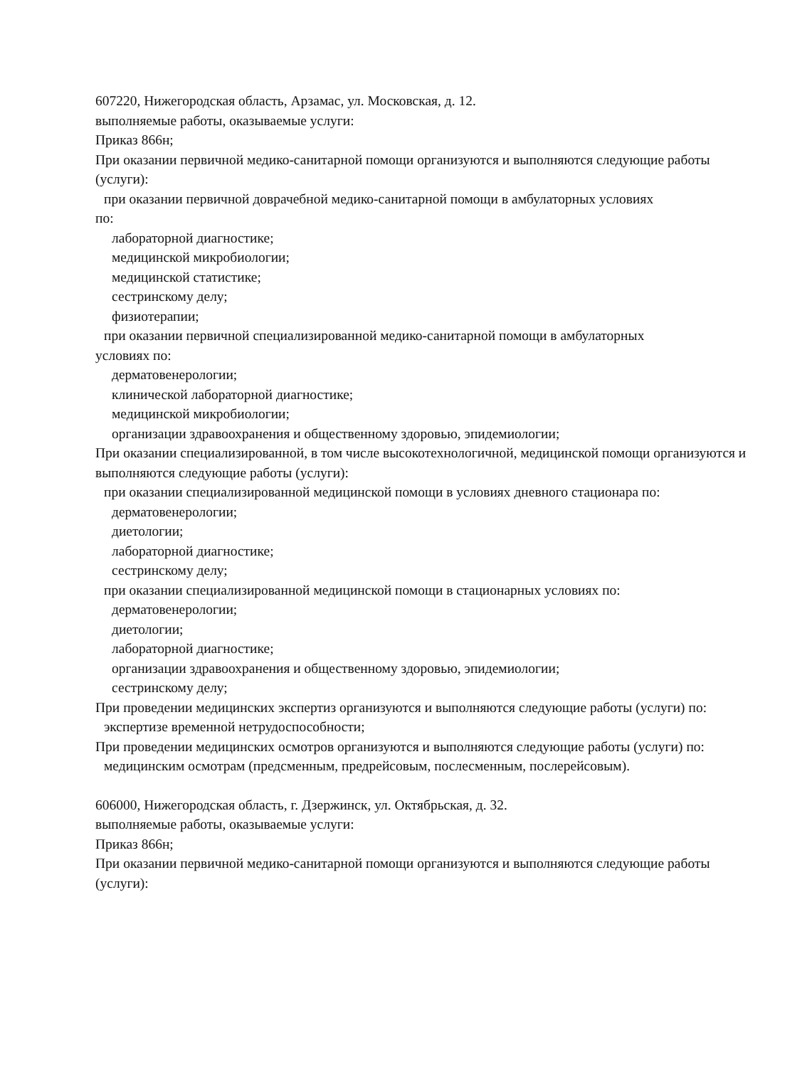607220, Нижегородская область, Арзамас, ул. Московская, д. 12.
выполняемые работы, оказываемые услуги:
Приказ 866н;
При оказании первичной медико-санитарной помощи организуются и выполняются следующие работы (услуги):
при оказании первичной доврачебной медико-санитарной помощи в амбулаторных условиях
по:
лабораторной диагностике;
медицинской микробиологии;
медицинской статистике;
сестринскому делу;
физиотерапии;
при оказании первичной специализированной медико-санитарной помощи в амбулаторных
условиях по:
дерматовенерологии;
клинической лабораторной диагностике;
медицинской микробиологии;
организации здравоохранения и общественному здоровью, эпидемиологии;
При оказании специализированной, в том числе высокотехнологичной, медицинской помощи организуются и выполняются следующие работы (услуги):
при оказании специализированной медицинской помощи в условиях дневного стационара по:
дерматовенерологии;
диетологии;
лабораторной диагностике;
сестринскому делу;
при оказании специализированной медицинской помощи в стационарных условиях по:
дерматовенерологии;
диетологии;
лабораторной диагностике;
организации здравоохранения и общественному здоровью, эпидемиологии;
сестринскому делу;
При проведении медицинских экспертиз организуются и выполняются следующие работы (услуги) по:
экспертизе временной нетрудоспособности;
При проведении медицинских осмотров организуются и выполняются следующие работы (услуги) по:
медицинским осмотрам (предсменным, предрейсовым, послесменным, послерейсовым).
606000, Нижегородская область, г. Дзержинск, ул. Октябрьская, д. 32.
выполняемые работы, оказываемые услуги:
Приказ 866н;
При оказании первичной медико-санитарной помощи организуются и выполняются следующие работы (услуги):